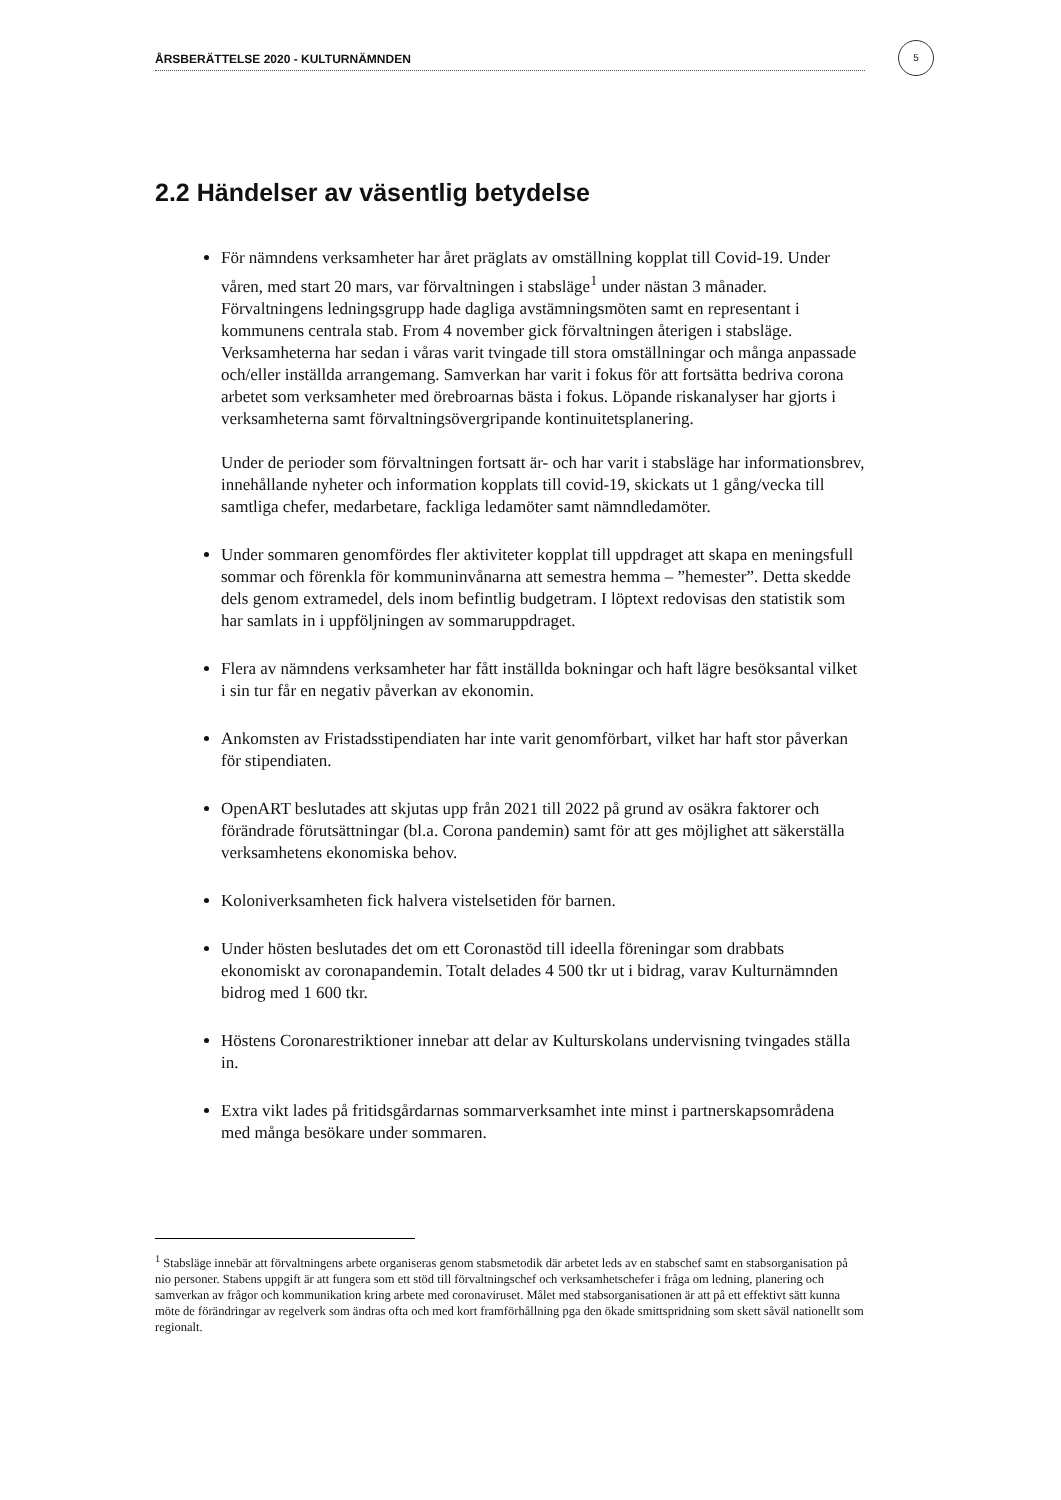ÅRSBERÄTTELSE 2020 - KULTURNÄMNDEN
5
2.2 Händelser av väsentlig betydelse
För nämndens verksamheter har året präglats av omställning kopplat till Covid-19. Under våren, med start 20 mars, var förvaltningen i stabsläge<sup>1</sup> under nästan 3 månader. Förvaltningens ledningsgrupp hade dagliga avstämningsmöten samt en representant i kommunens centrala stab. From 4 november gick förvaltningen återigen i stabsläge. Verksamheterna har sedan i våras varit tvingade till stora omställningar och många anpassade och/eller inställda arrangemang. Samverkan har varit i fokus för att fortsätta bedriva corona arbetet som verksamheter med örebroarnas bästa i fokus. Löpande riskanalyser har gjorts i verksamheterna samt förvaltningsövergripande kontinuitetsplanering.
Under de perioder som förvaltningen fortsatt är- och har varit i stabsläge har informationsbrev, innehållande nyheter och information kopplats till covid-19, skickats ut 1 gång/vecka till samtliga chefer, medarbetare, fackliga ledamöter samt nämndledamöter.
Under sommaren genomfördes fler aktiviteter kopplat till uppdraget att skapa en meningsfull sommar och förenkla för kommuninvånarna att semestra hemma – ”hemester”. Detta skedde dels genom extramedel, dels inom befintlig budgetram. I löptext redovisas den statistik som har samlats in i uppföljningen av sommaruppdraget.
Flera av nämndens verksamheter har fått inställda bokningar och haft lägre besöksantal vilket i sin tur får en negativ påverkan av ekonomin.
Ankomsten av Fristadsstipendiaten har inte varit genomförbart, vilket har haft stor påverkan för stipendiaten.
OpenART beslutades att skjutas upp från 2021 till 2022 på grund av osäkra faktorer och förändrade förutsättningar (bl.a. Corona pandemin) samt för att ges möjlighet att säkerställa verksamhetens ekonomiska behov.
Koloniverksamheten fick halvera vistelsetiden för barnen.
Under hösten beslutades det om ett Coronastöd till ideella föreningar som drabbats ekonomiskt av coronapandemin. Totalt delades 4 500 tkr ut i bidrag, varav Kulturnämnden bidrog med 1 600 tkr.
Höstens Coronarestriktioner innebar att delar av Kulturskolans undervisning tvingades ställa in.
Extra vikt lades på fritidsgårdarnas sommarverksamhet inte minst i partnerskapsområdena med många besökare under sommaren.
<sup>1</sup> Stabsläge innebär att förvaltningens arbete organiseras genom stabsmetodik där arbetet leds av en stabschef samt en stabsorganisation på nio personer. Stabens uppgift är att fungera som ett stöd till förvaltningschef och verksamhetschefer i fråga om ledning, planering och samverkan av frågor och kommunikation kring arbete med coronaviruset. Målet med stabsorganisationen är att på ett effektivt sätt kunna möte de förändringar av regelverk som ändras ofta och med kort framförhållning pga den ökade smittspridning som skett såväl nationellt som regionalt.